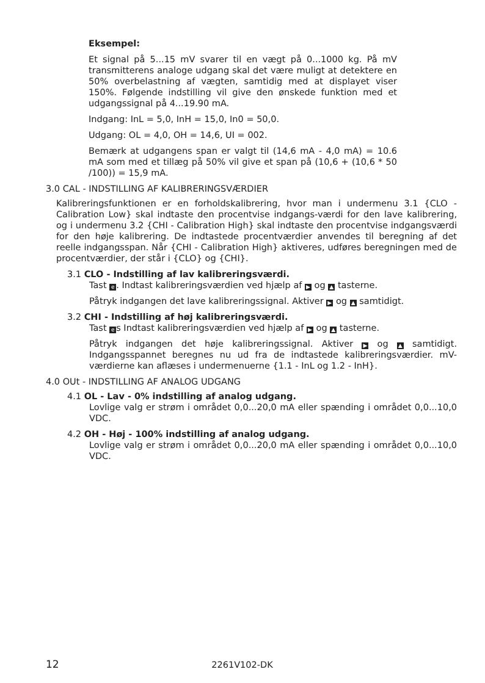Eksempel:
Et signal på 5...15 mV svarer til en vægt på 0...1000 kg. På mV transmitterens analoge udgang skal det være muligt at detektere en 50% overbelastning af vægten, samtidig med at displayet viser 150%. Følgende indstilling vil give den ønskede funktion med et udgangssignal på 4...19.90 mA.
Indgang: InL = 5,0, InH = 15,0, In0 = 50,0.
Udgang: OL = 4,0, OH = 14,6, UI = 002.
Bemærk at udgangens span er valgt til (14,6 mA - 4,0 mA) = 10.6 mA som med et tillæg på 50% vil give et span på (10,6 + (10,6 * 50 /100)) = 15,9 mA.
3.0 CAL - INDSTILLING AF KALIBRERINGSVÆRDIER
Kalibreringsfunktionen er en forholdskalibrering, hvor man i undermenu 3.1 {CLO - Calibration Low} skal indtaste den procentvise indgangs-værdi for den lave kalibrering, og i undermenu 3.2 {CHI - Calibration High} skal indtaste den procentvise indgangsværdi for den høje kalibrering. De indtastede procentværdier anvendes til beregning af det reelle indgangsspan. Når {CHI - Calibration High} aktiveres, udføres beregningen med de procentværdier, der står i {CLO} og {CHI}.
3.1 CLO - Indstilling af lav kalibreringsværdi.
Tast e. Indtast kalibreringsværdien ved hjælp af ▶ og ▲ tasterne.
Påtryk indgangen det lave kalibreringssignal. Aktiver ▶ og ▲ samtidigt.
3.2 CHI - Indstilling af høj kalibreringsværdi.
Tast e s Indtast kalibreringsværdien ved hjælp af ▶ og ▲ tasterne.
Påtryk indgangen det høje kalibreringssignal. Aktiver ▶ og ▲ samtidigt. Indgangsspannet beregnes nu ud fra de indtastede kalibreringsværdier. mV-værdierne kan aflæses i undermenuerne {1.1 - InL og 1.2 - InH}.
4.0 OUt - INDSTILLING AF ANALOG UDGANG
4.1 OL - Lav - 0% indstilling af analog udgang.
Lovlige valg er strøm i området 0,0...20,0 mA eller spænding i området 0,0...10,0 VDC.
4.2 OH - Høj - 100% indstilling af analog udgang.
Lovlige valg er strøm i området 0,0...20,0 mA eller spænding i området 0,0...10,0 VDC.
12 2261V102-DK